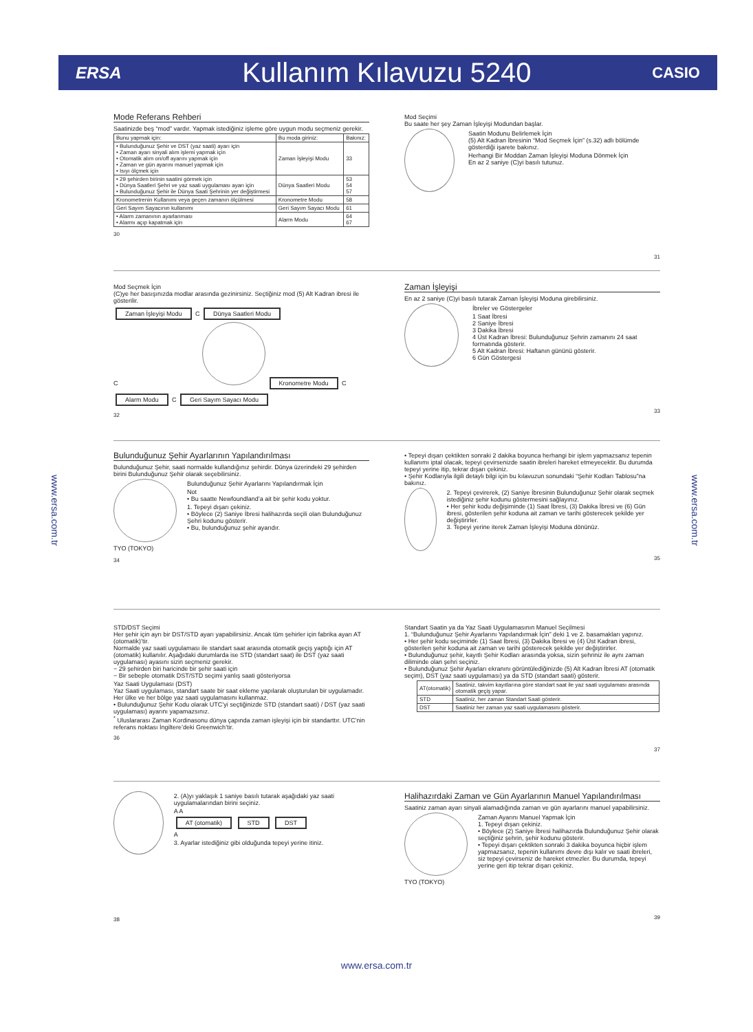ERSA Kullanım Kılavuzu 5240 CASIO
www.ersa.com.tr
www.ersa.com.tr
Mode Referans Rehberi
Saatinizde beş “mod” vardır. Yapmak istediğiniz işleme göre uygun modu seçmeniz gerekir.
| Bunu yapmak için: | Bu moda giriniz: | Bakınız: |
| --- | --- | --- |
| • Bulunduğunuz Şehir ve DST (yaz saati) ayarı için • Zaman ayarı sinyali alım işlemi yapmak için • Otomatik alım on/off ayarını yapmak için • Zaman ve gün ayarını manuel yapmak için • Isıyı ölçmek için | Zaman İşleyişi Modu | 33 |
| • 29 şehirden birinin saatini görmek için • Dünya Saatleri Şehri ve yaz saati uygulaması ayarı için • Bulunduğunuz Şehir ile Dünya Saati Şehrinin yer değiştirmesi | Dünya Saatleri Modu | 53 54 57 |
| Kronometrenin Kullanımı veya geçen zamanın ölçülmesi | Kronometre Modu | 58 |
| Geri Sayım Sayacının kullanımı | Geri Sayım Sayacı Modu | 61 |
| • Alarm zamanının ayarlanması • Alarmı açıp kapatmak için | Alarm Modu | 64 67 |
30
Mod Seçimi
Bu saate her şey Zaman İşleyişi Modundan başlar.
Saatin Modunu Belirlemek İçin
(5) Alt Kadran İbresinin “Mod Seçmek İçin” (s.32) adlı bölümde gösterdiği işarete bakınız.
Herhangi Bir Moddan Zaman İşleyişi Moduna Dönmek İçin
En az 2 saniye (C)yi basılı tutunuz.
31
Mod Seçmek İçin
(C)ye her basışınızda modlar arasında gezinirsiniz. Seçtiğiniz mod (5) Alt Kadran ibresi ile gösterilir.
Zaman İşleyişi Modu C Dünya Saatleri Modu
C Kronometre Modu C
Alarm Modu C Geri Sayım Sayacı Modu
32
Zaman İşleyişi
En az 2 saniye (C)yi basılı tutarak Zaman İşleyişi Moduna girebilirsiniz.
İbreler ve Göstergeler
1 Saat İbresi
2 Saniye İbresi
3 Dakika İbresi
4 Üst Kadran İbresi: Bulunduğunuz Şehrin zamanını 24 saat formatında gösterir.
5 Alt Kadran İbresi: Haftanın gününü gösterir.
6 Gün Göstergesi
33
Bulunduğunuz Şehir Ayarlarının Yapılandırılması
Bulunduğunuz Şehir, saati normalde kullandığınız şehirdir. Dünya üzerindeki 29 şehirden birini Bulunduğunuz Şehir olarak seçebilirsiniz.
TYO (TOKYO) Bulunduğunuz Şehir Ayarlarını Yapılandırmak İçin
Not
• Bu saatte Newfoundland’a ait bir şehir kodu yoktur.
1. Tepeyi dışarı çekiniz.
• Böylece (2) Saniye İbresi halihazırda seçili olan Bulunduğunuz Şehri kodunu gösterir.
• Bu, bulunduğunuz şehir ayarıdır.
34
• Tepeyi dışarı çektikten sonraki 2 dakika boyunca herhangi bir işlem yapmazsanız tepenin kullanımı iptal olacak, tepeyi çevirsenizde saatin ibreleri hareket etmeyecektir. Bu durumda tepeyi yerine itip, tekrar dışarı çekiniz.
• Şehir Kodlarıyla ilgili detaylı bilgi için bu kılavuzun sonundaki “Şehir Kodları Tablosu”na bakınız.
2. Tepeyi çevirerek, (2) Saniye İbresinin Bulunduğunuz Şehir olarak seçmek istediğiniz şehir kodunu göstermesini sağlayınız.
• Her şehir kodu değişiminde (1) Saat İbresi, (3) Dakika İbresi ve (6) Gün ibresi, gösterilen şehir koduna ait zaman ve tarihi gösterecek şekilde yer değiştirirler.
3. Tepeyi yerine iterek Zaman İşleyişi Moduna dönünüz.
35
STD/DST Seçimi
Her şehir için ayrı bir DST/STD ayarı yapabilirsiniz. Ancak tüm şehirler için fabrika ayarı AT (otomatik)’tir.
Normalde yaz saati uygulaması ile standart saat arasında otomatik geçiş yaptığı için AT (otomatik) kullanılır. Aşağıdaki durumlarda ise STD (standart saat) ile DST (yaz saati uygulaması) ayasını sizin seçmeniz gerekir.
− 29 şehirden biri haricinde bir şehir saati için
− Bir sebeple otomatik DST/STD seçimi yanlış saati gösteriyorsa
Yaz Saati Uygulaması (DST)
Yaz Saati uygulaması, standart saate bir saat ekleme yapılarak oluşturulan bir uygulamadır. Her ülke ve her bölge yaz saati uygulamasını kullanmaz.
• Bulunduğunuz Şehir Kodu olarak UTC’yi seçtiğinizde STD (standart saati) / DST (yaz saati uygulaması) ayarını yapamazsınız.
<sup>*</sup> Uluslararası Zaman Kordinasonu dünya çapında zaman işleyişi için bir standarttır. UTC’nin referans noktası İngiltere’deki Greenwich’tir.
36
Standart Saatin ya da Yaz Saati Uygulamasının Manuel Seçilmesi
1. “Bulunduğunuz Şehir Ayarlarını Yapılandırmak İçin” deki 1 ve 2. basamakları yapınız.
• Her şehir kodu seçiminde (1) Saat İbresi, (3) Dakika İbresi ve (4) Üst Kadran ibresi, gösterilen şehir koduna ait zaman ve tarihi gösterecek şekilde yer değiştirirler.
• Bulunduğunuz şehir, kayıtlı Şehir Kodları arasında yoksa, sizin şehriniz ile aynı zaman diliminde olan şehri seçiniz.
• Bulunduğunuz Şehir Ayarları ekranını görüntülediğinizde (5) Alt Kadran İbresi AT (otomatik seçim), DST (yaz saati uygulaması) ya da STD (standart saati) gösterir.
| AT(otomatik) | Saatiniz, takvim kayıtlarına göre standart saat ile yaz saati uygulaması arasında otomatik geçiş yapar. |
| STD | Saatiniz, her zaman Standart Saati gösterir. |
| DST | Saatiniz her zaman yaz saati uygulamasını gösterir. |
37
2. (A)yı yaklaşık 1 saniye basılı tutarak aşağıdaki yaz saati uygulamalarından birini seçiniz.
A A
AT (otomatik) STD DST
A
3. Ayarlar istediğiniz gibi olduğunda tepeyi yerine itiniz.
38
Halihazırdaki Zaman ve Gün Ayarlarının Manuel Yapılandırılması
Saatiniz zaman ayarı sinyali alamadığında zaman ve gün ayarlarını manuel yapabilirsiniz.
TYO (TOKYO) Zaman Ayarını Manuel Yapmak İçin
1. Tepeyi dışarı çekiniz.
• Böylece (2) Saniye İbresi halihazırda Bulunduğunuz Şehir olarak seçtiğiniz şehrin, şehir kodunu gösterir.
• Tepeyi dışarı çektikten sonraki 3 dakika boyunca hiçbir işlem yapmazsanız, tepenin kullanımı devre dışı kalır ve saati ibreleri, siz tepeyi çevirseniz de hareket etmezler. Bu durumda, tepeyi yerine geri itip tekrar dışarı çekiniz.
39
www.ersa.com.tr